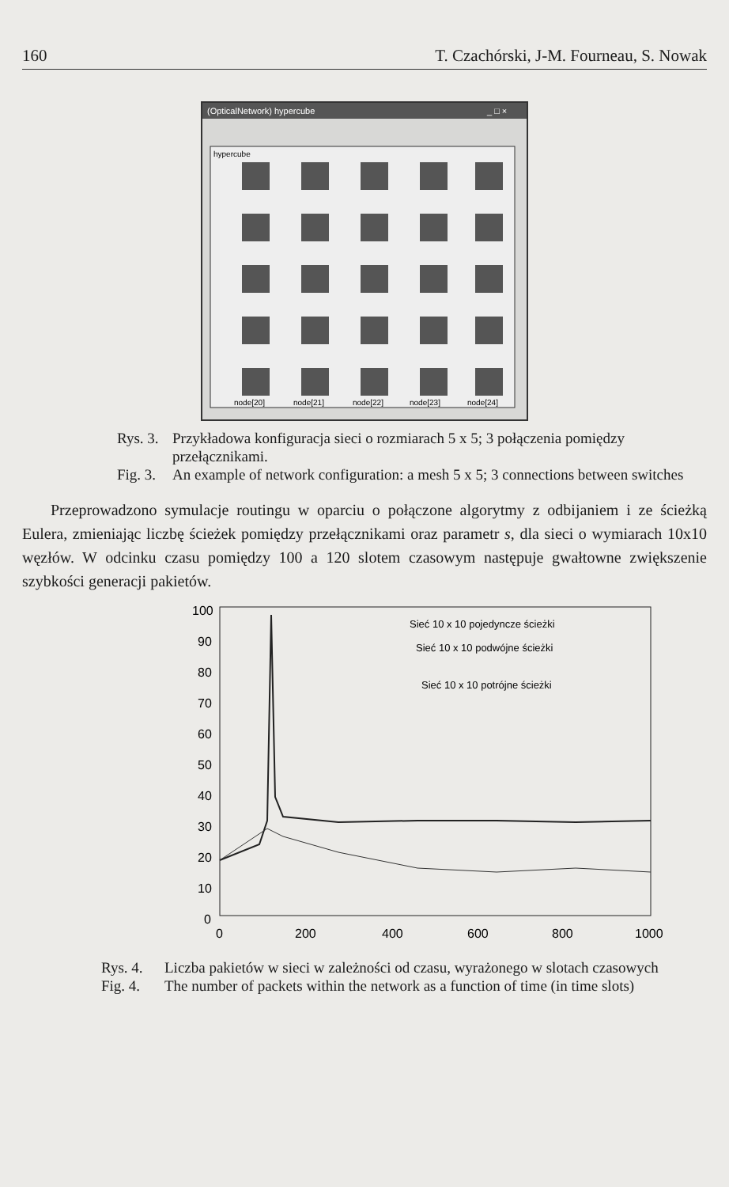160 T. Czachórski, J-M. Fourneau, S. Nowak
(OpticalNetwork) hypercube
_ □ ×
hypercube
node[20]
node[21]
node[22]
node[23]
node[24]
Rys. 3. Przykładowa konfiguracja sieci o rozmiarach 5 x 5; 3 połączenia pomiędzy przełącznikami.
Fig. 3. An example of network configuration: a mesh 5 x 5; 3 connections between switches
Przeprowadzono symulacje routingu w oparciu o połączone algorytmy z odbijaniem i ze ścieżką Eulera, zmieniając liczbę ścieżek pomiędzy przełącznikami oraz parametr s, dla sieci o wymiarach 10x10 węzłów. W odcinku czasu pomiędzy 100 a 120 slotem czasowym następuje gwałtowne zwiększenie szybkości generacji pakietów.
100
90
80
70
60
50
40
30
20
10
0
0
200
400
600
800
1000
Sieć 10 x 10 pojedyncze ścieżki
Sieć 10 x 10 podwójne ścieżki
Sieć 10 x 10 potrójne ścieżki
Rys. 4. Liczba pakietów w sieci w zależności od czasu, wyrażonego w slotach czasowych
Fig. 4. The number of packets within the network as a function of time (in time slots)